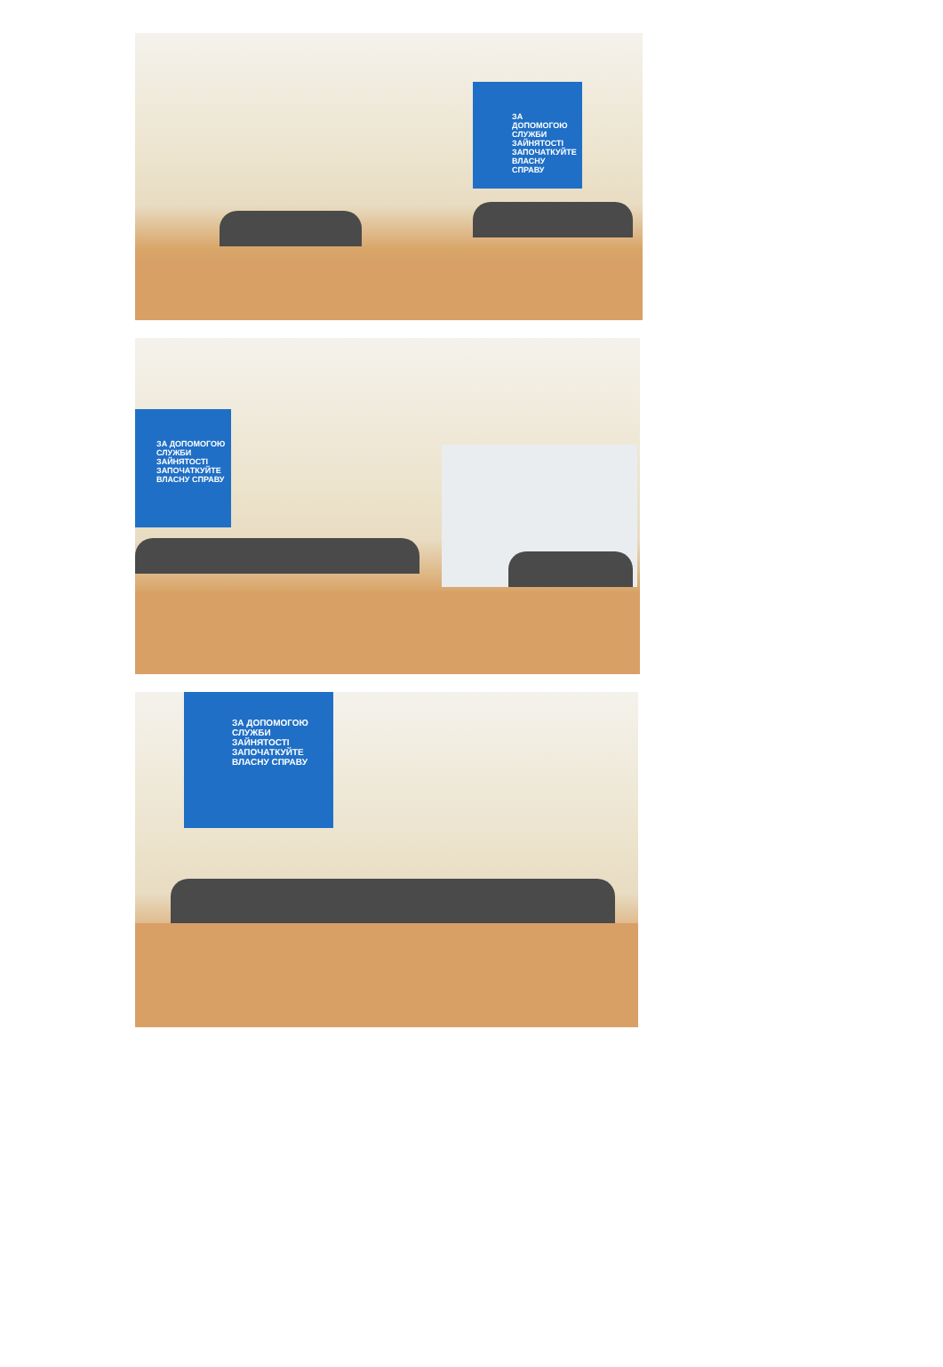ЗА ДОПОМОГОЮ СЛУЖБИ ЗАЙНЯТОСТІ ЗАПОЧАТКУЙТЕ ВЛАСНУ СПРАВУ
ЗА ДОПОМОГОЮ СЛУЖБИ ЗАЙНЯТОСТІ ЗАПОЧАТКУЙТЕ ВЛАСНУ СПРАВУ
ЗА ДОПОМОГОЮ СЛУЖБИ ЗАЙНЯТОСТІ ЗАПОЧАТКУЙТЕ ВЛАСНУ СПРАВУ